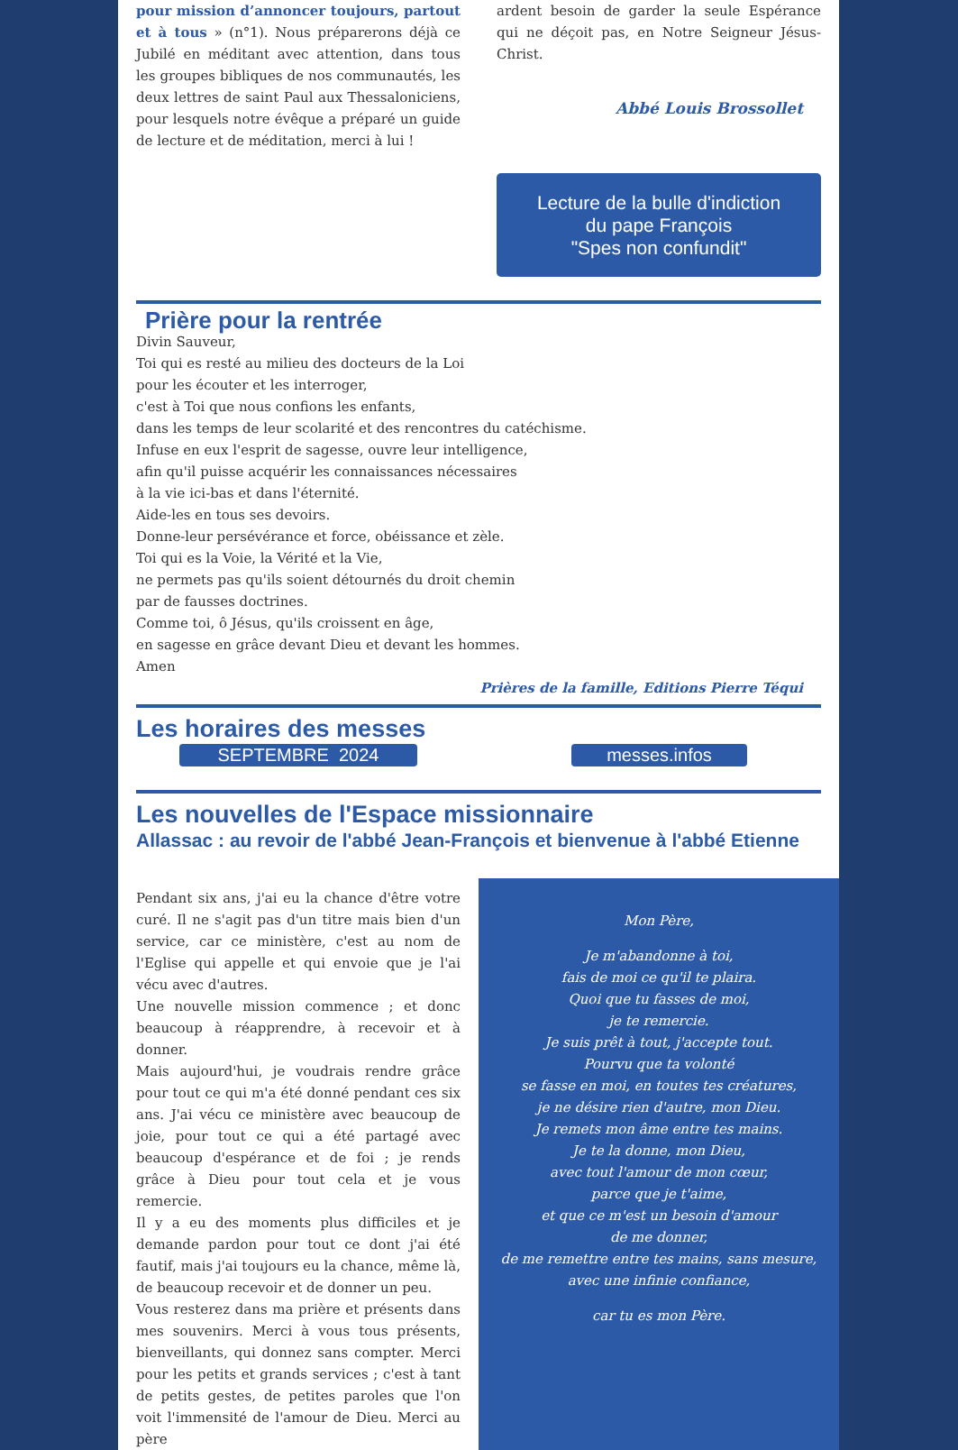pour mission d’annoncer toujours, partout et à tous » (n°1). Nous préparerons déjà ce Jubilé en méditant avec attention, dans tous les groupes bibliques de nos communautés, les deux lettres de saint Paul aux Thessaloniciens, pour lesquels notre évêque a préparé un guide de lecture et de méditation, merci à lui !
ardent besoin de garder la seule Espérance qui ne déçoit pas, en Notre Seigneur Jésus-Christ.
Abbé Louis Brossollet
Lecture de la bulle d'indiction
du pape François
"Spes non confundit"
Prière pour la rentrée
Divin Sauveur,
Toi qui es resté au milieu des docteurs de la Loi
pour les écouter et les interroger,
c'est à Toi que nous confions les enfants,
dans les temps de leur scolarité et des rencontres du catéchisme.
Infuse en eux l'esprit de sagesse, ouvre leur intelligence,
afin qu'il puisse acquérir les connaissances nécessaires
à la vie ici-bas et dans l'éternité.
Aide-les en tous ses devoirs.
Donne-leur persévérance et force, obéissance et zèle.
Toi qui es la Voie, la Vérité et la Vie,
ne permets pas qu'ils soient détournés du droit chemin
par de fausses doctrines.
Comme toi, ô Jésus, qu'ils croissent en âge,
en sagesse en grâce devant Dieu et devant les hommes.
Amen
Prières de la famille, Editions Pierre Téqui
Les horaires des messes
SEPTEMBRE 2024 messes.infos
Les nouvelles de l'Espace missionnaire
Allassac : au revoir de l'abbé Jean-François et bienvenue à l'abbé Etienne
Pendant six ans, j'ai eu la chance d'être votre curé. Il ne s'agit pas d'un titre mais bien d'un service, car ce ministère, c'est au nom de l'Eglise qui appelle et qui envoie que je l'ai vécu avec d'autres.
Une nouvelle mission commence ; et donc beaucoup à réapprendre, à recevoir et à donner.
Mais aujourd'hui, je voudrais rendre grâce pour tout ce qui m'a été donné pendant ces six ans. J'ai vécu ce ministère avec beaucoup de joie, pour tout ce qui a été partagé avec beaucoup d'espérance et de foi ; je rends grâce à Dieu pour tout cela et je vous remercie.
Il y a eu des moments plus difficiles et je demande pardon pour tout ce dont j'ai été fautif, mais j'ai toujours eu la chance, même là, de beaucoup recevoir et de donner un peu.
Vous resterez dans ma prière et présents dans mes souvenirs. Merci à vous tous présents, bienveillants, qui donnez sans compter. Merci pour les petits et grands services ; c'est à tant de petits gestes, de petites paroles que l'on voit l'immensité de l'amour de Dieu. Merci au père
Mon Père,
Je m'abandonne à toi,
fais de moi ce qu'il te plaira.
Quoi que tu fasses de moi,
je te remercie.
Je suis prêt à tout, j'accepte tout.
Pourvu que ta volonté
se fasse en moi, en toutes tes créatures,
je ne désire rien d'autre, mon Dieu.
Je remets mon âme entre tes mains.
Je te la donne, mon Dieu,
avec tout l'amour de mon cœur,
parce que je t'aime,
et que ce m'est un besoin d'amour
de me donner,
de me remettre entre tes mains, sans mesure,
avec une infinie confiance,
car tu es mon Père.